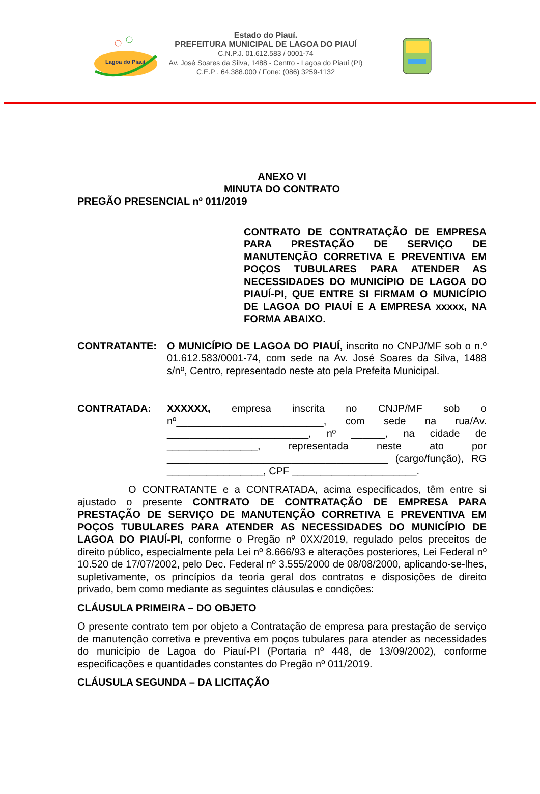Lagoa do Piauí
Estado do Piauí.
PREFEITURA MUNICIPAL DE LAGOA DO PIAUÍ
C.N.P.J. 01.612.583 / 0001-74
Av. José Soares da Silva, 1488 - Centro - Lagoa do Piauí (PI)
C.E.P . 64.388.000 / Fone: (086) 3259-1132
ANEXO VI
MINUTA DO CONTRATO
PREGÃO PRESENCIAL nº 011/2019
CONTRATO DE CONTRATAÇÃO DE EMPRESA PARA PRESTAÇÃO DE SERVIÇO DE MANUTENÇÃO CORRETIVA E PREVENTIVA EM POÇOS TUBULARES PARA ATENDER AS NECESSIDADES DO MUNICÍPIO DE LAGOA DO PIAUÍ-PI, QUE ENTRE SI FIRMAM O MUNICÍPIO DE LAGOA DO PIAUÍ E A EMPRESA xxxxx, NA FORMA ABAIXO.
CONTRATANTE: O MUNICÍPIO DE LAGOA DO PIAUÍ, inscrito no CNPJ/MF sob o n.º 01.612.583/0001-74, com sede na Av. José Soares da Silva, 1488 s/nº, Centro, representado neste ato pela Prefeita Municipal.
CONTRATADA: XXXXXX, empresa inscrita no CNJP/MF sob o nº__________________________, com sede na rua/Av. _________________________, nº ______, na cidade de ________________, representada neste ato por _______________________________________ (cargo/função), RG _________________, CPF ______________________.
O CONTRATANTE e a CONTRATADA, acima especificados, têm entre si ajustado o presente CONTRATO DE CONTRATAÇÃO DE EMPRESA PARA PRESTAÇÃO DE SERVIÇO DE MANUTENÇÃO CORRETIVA E PREVENTIVA EM POÇOS TUBULARES PARA ATENDER AS NECESSIDADES DO MUNICÍPIO DE LAGOA DO PIAUÍ-PI, conforme o Pregão nº 0XX/2019, regulado pelos preceitos de direito público, especialmente pela Lei nº 8.666/93 e alterações posteriores, Lei Federal nº 10.520 de 17/07/2002, pelo Dec. Federal nº 3.555/2000 de 08/08/2000, aplicando-se-lhes, supletivamente, os princípios da teoria geral dos contratos e disposições de direito privado, bem como mediante as seguintes cláusulas e condições:
CLÁUSULA PRIMEIRA – DO OBJETO
O presente contrato tem por objeto a Contratação de empresa para prestação de serviço de manutenção corretiva e preventiva em poços tubulares para atender as necessidades do município de Lagoa do Piauí-PI (Portaria nº 448, de 13/09/2002), conforme especificações e quantidades constantes do Pregão nº 011/2019.
CLÁUSULA SEGUNDA – DA LICITAÇÃO